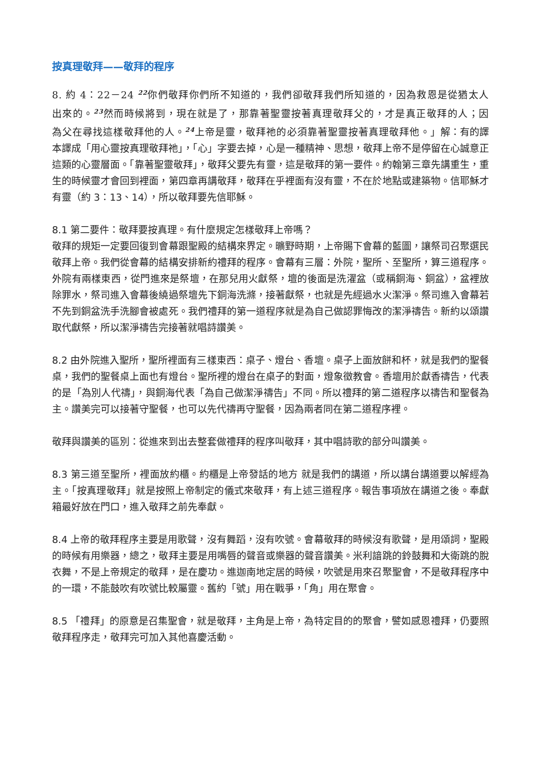按真理敬拜——敬拜的程序
8. 約 4：22－24 <sup>22</sup>你們敬拜你們所不知道的，我們卻敬拜我們所知道的，因為救恩是從猶太人出來的。<sup>23</sup>然而時候將到，現在就是了，那靠著聖靈按著真理敬拜父的，才是真正敬拜的人；因為父在尋找這樣敬拜他的人。<sup>24</sup>上帝是靈，敬拜祂的必須靠著聖靈按著真理敬拜他。」解：有的譯本譯成「用心靈按真理敬拜祂」，「心」字要去掉，心是一種精神、思想，敬拜上帝不是停留在心誠意正這類的心靈層面。「靠著聖靈敬拜」，敬拜父要先有靈，這是敬拜的第一要件。約翰第三章先講重生，重生的時候靈才會回到裡面，第四章再講敬拜，敬拜在乎裡面有沒有靈，不在於地點或建築物。信耶穌才有靈（約 3：13、14），所以敬拜要先信耶穌。
8.1 第二要件：敬拜要按真理。有什麼規定怎樣敬拜上帝嗎？
敬拜的規矩一定要回復到會幕跟聖殿的結構來界定。曠野時期，上帝賜下會幕的藍圖，讓祭司召聚選民敬拜上帝。我們從會幕的結構安排新約禮拜的程序。會幕有三層：外院，聖所、至聖所，算三道程序。外院有兩樣東西，從門進來是祭壇，在那兒用火獻祭，壇的後面是洗濯盆（或稱銅海、銅盆），盆裡放除罪水，祭司進入會幕後繞過祭壇先下銅海洗滌，接著獻祭，也就是先經過水火潔淨。祭司進入會幕若不先到銅盆洗手洗腳會被處死。我們禮拜的第一道程序就是為自己做認罪悔改的潔淨禱告。新約以頌讚取代獻祭，所以潔淨禱告完接著就唱詩讚美。
8.2 由外院進入聖所，聖所裡面有三樣東西：桌子、燈台、香壇。桌子上面放餅和杯，就是我們的聖餐桌，我們的聖餐桌上面也有燈台。聖所裡的燈台在桌子的對面，燈象徵教會。香壇用於獻香禱告，代表的是「為別人代禱」，與銅海代表「為自己做潔淨禱告」不同。所以禮拜的第二道程序以禱告和聖餐為主。讚美完可以接著守聖餐，也可以先代禱再守聖餐，因為兩者同在第二道程序裡。
敬拜與讚美的區別：從進來到出去整套做禮拜的程序叫敬拜，其中唱詩歌的部分叫讚美。
8.3 第三道至聖所，裡面放約櫃。約櫃是上帝發話的地方 就是我們的講道，所以講台講道要以解經為主。「按真理敬拜」就是按照上帝制定的儀式來敬拜，有上述三道程序。報告事項放在講道之後。奉獻箱最好放在門口，進入敬拜之前先奉獻。
8.4 上帝的敬拜程序主要是用歌聲，沒有舞蹈，沒有吹號。會幕敬拜的時候沒有歌聲，是用頌詞，聖殿的時候有用樂器，總之，敬拜主要是用嘴唇的聲音或樂器的聲音讚美。米利諳跳的鈴鼓舞和大衛跳的脫衣舞，不是上帝規定的敬拜，是在慶功。進迦南地定居的時候，吹號是用來召聚聖會，不是敬拜程序中的一環，不能鼓吹有吹號比較屬靈。舊約「號」用在戰爭，「角」用在聚會。
8.5 「禮拜」的原意是召集聖會，就是敬拜，主角是上帝，為特定目的的聚會，譬如感恩禮拜，仍要照敬拜程序走，敬拜完可加入其他喜慶活動。